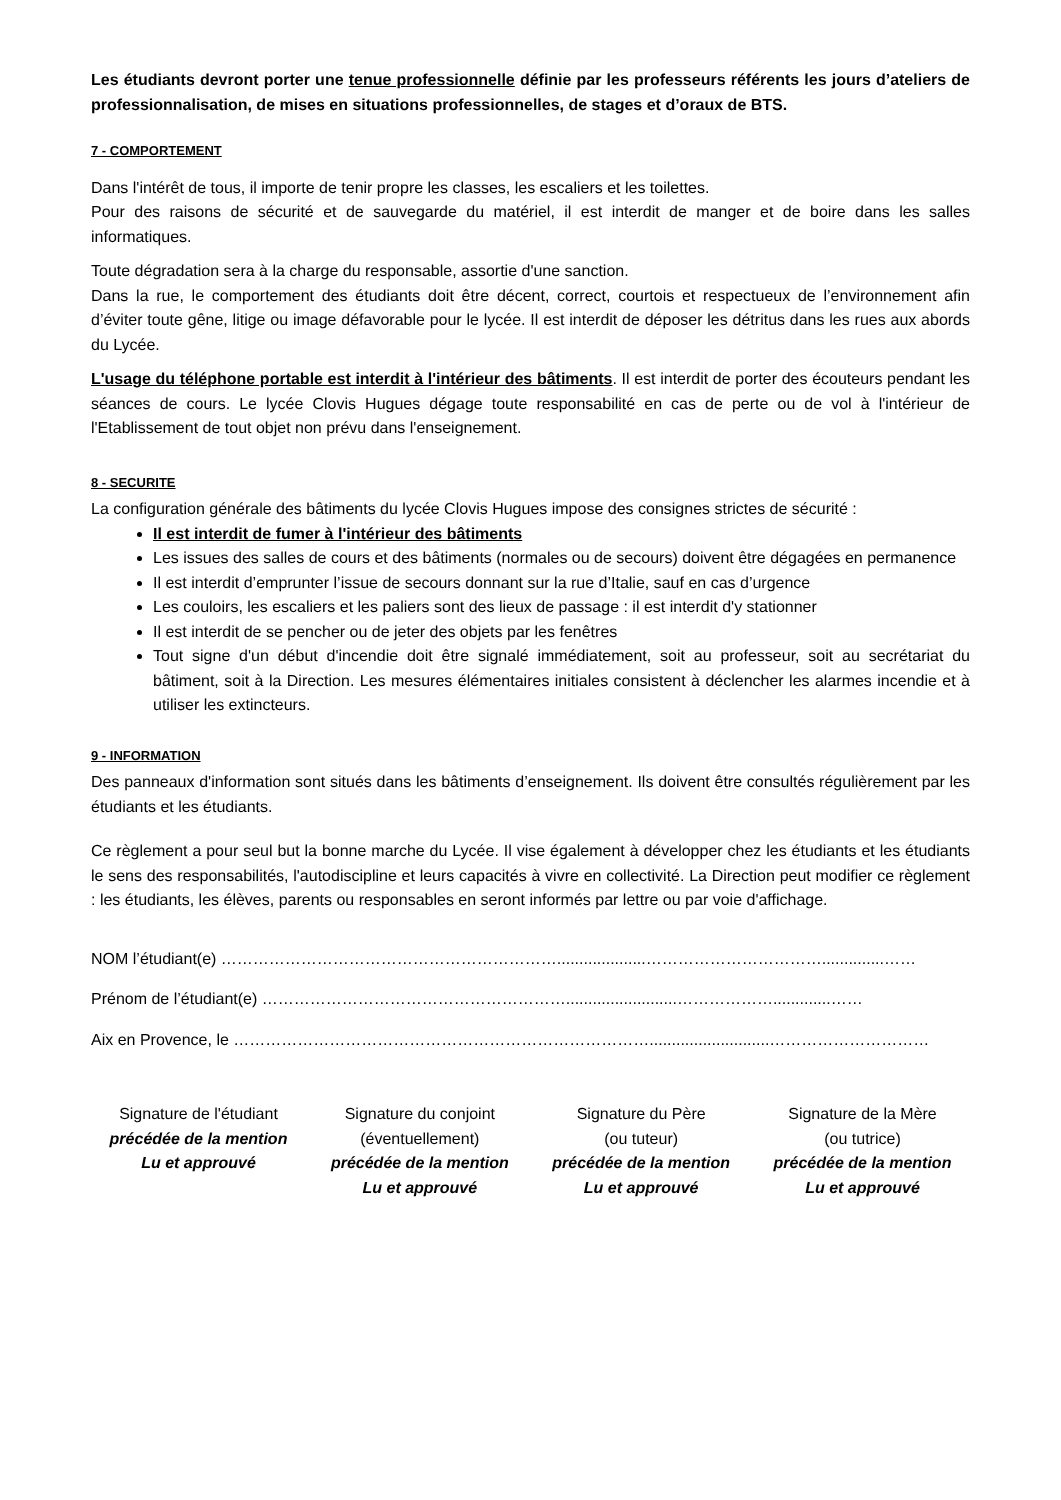Les étudiants devront porter une tenue professionnelle définie par les professeurs référents les jours d’ateliers de professionnalisation, de mises en situations professionnelles, de stages et d’oraux de BTS.
7 - COMPORTEMENT
Dans l'intérêt de tous, il importe de tenir propre les classes, les escaliers et les toilettes.
Pour des raisons de sécurité et de sauvegarde du matériel, il est interdit de manger et de boire dans les salles informatiques.
Toute dégradation sera à la charge du responsable, assortie d'une sanction.
Dans la rue, le comportement des étudiants doit être décent, correct, courtois et respectueux de l’environnement afin d’éviter toute gêne, litige ou image défavorable pour le lycée. Il est interdit de déposer les détritus dans les rues aux abords du Lycée.
L'usage du téléphone portable est interdit à l'intérieur des bâtiments. Il est interdit de porter des écouteurs pendant les séances de cours. Le lycée Clovis Hugues dégage toute responsabilité en cas de perte ou de vol à l'intérieur de l'Etablissement de tout objet non prévu dans l'enseignement.
8 - SECURITE
La configuration générale des bâtiments du lycée Clovis Hugues impose des consignes strictes de sécurité :
Il est interdit de fumer à l'intérieur des bâtiments
Les issues des salles de cours et des bâtiments (normales ou de secours) doivent être dégagées en permanence
Il est interdit d’emprunter l’issue de secours donnant sur la rue d’Italie, sauf en cas d’urgence
Les couloirs, les escaliers et les paliers sont des lieux de passage : il est interdit d'y stationner
Il est interdit de se pencher ou de jeter des objets par les fenêtres
Tout signe d'un début d'incendie doit être signalé immédiatement, soit au professeur, soit au secrétariat du bâtiment, soit à la Direction. Les mesures élémentaires initiales consistent à déclencher les alarmes incendie et à utiliser les extincteurs.
9 - INFORMATION
Des panneaux d'information sont situés dans les bâtiments d’enseignement. Ils doivent être consultés régulièrement par les étudiants et les étudiants.
Ce règlement a pour seul but la bonne marche du Lycée. Il vise également à développer chez les étudiants et les étudiants le sens des responsabilités, l'autodiscipline et leurs capacités à vivre en collectivité. La Direction peut modifier ce règlement : les étudiants, les élèves, parents ou responsables en seront informés par lettre ou par voie d'affichage.
NOM l’étudiant(e) ………………………………………………………....................……………………………..............……
Prénom de l’étudiant(e) ………………………………………………….........................……………….............……
Aix en Provence, le ……………………………………………………………………...........................…………………………
Signature de l'étudiant
précédée de la mention
Lu et approuvé
Signature du conjoint
(éventuellement)
précédée de la mention
Lu et approuvé
Signature du Père
(ou tuteur)
précédée de la mention
Lu et approuvé
Signature de la Mère
(ou tutrice)
précédée de la mention
Lu et approuvé